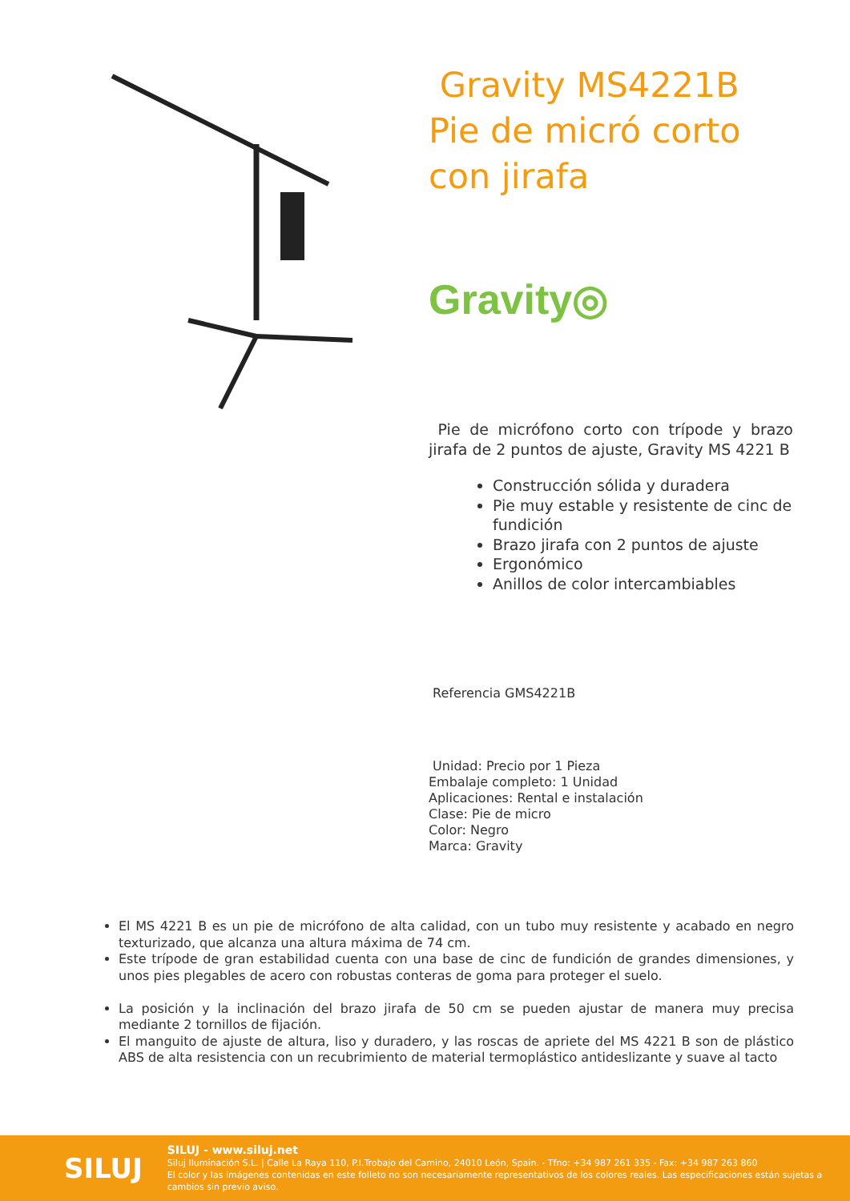Gravity MS4221B Pie de micró corto con jirafa
Gravity◎
Pie de micrófono corto con trípode y brazo jirafa de 2 puntos de ajuste, Gravity MS 4221 B
Construcción sólida y duradera
Pie muy estable y resistente de cinc de fundición
Brazo jirafa con 2 puntos de ajuste
Ergonómico
Anillos de color intercambiables
Referencia GMS4221B
Unidad: Precio por 1 Pieza
Embalaje completo: 1 Unidad
Aplicaciones: Rental e instalación
Clase: Pie de micro
Color: Negro
Marca: Gravity
El MS 4221 B es un pie de micrófono de alta calidad, con un tubo muy resistente y acabado en negro texturizado, que alcanza una altura máxima de 74 cm.
Este trípode de gran estabilidad cuenta con una base de cinc de fundición de grandes dimensiones, y unos pies plegables de acero con robustas conteras de goma para proteger el suelo.
La posición y la inclinación del brazo jirafa de 50 cm se pueden ajustar de manera muy precisa mediante 2 tornillos de fijación.
El manguito de ajuste de altura, liso y duradero, y las roscas de apriete del MS 4221 B son de plástico ABS de alta resistencia con un recubrimiento de material termoplástico antideslizante y suave al tacto
SILUJ
SILUJ - www.siluj.net
Siluj Iluminación S.L. | Calle La Raya 110, P.I.Trobajo del Camino, 24010 León, Spain. - Tfno: +34 987 261 335 - Fax: +34 987 263 860
El color y las imágenes contenidas en este folleto no son necesariamente representativos de los colores reales. Las especificaciones están sujetas a cambios sin previo aviso.